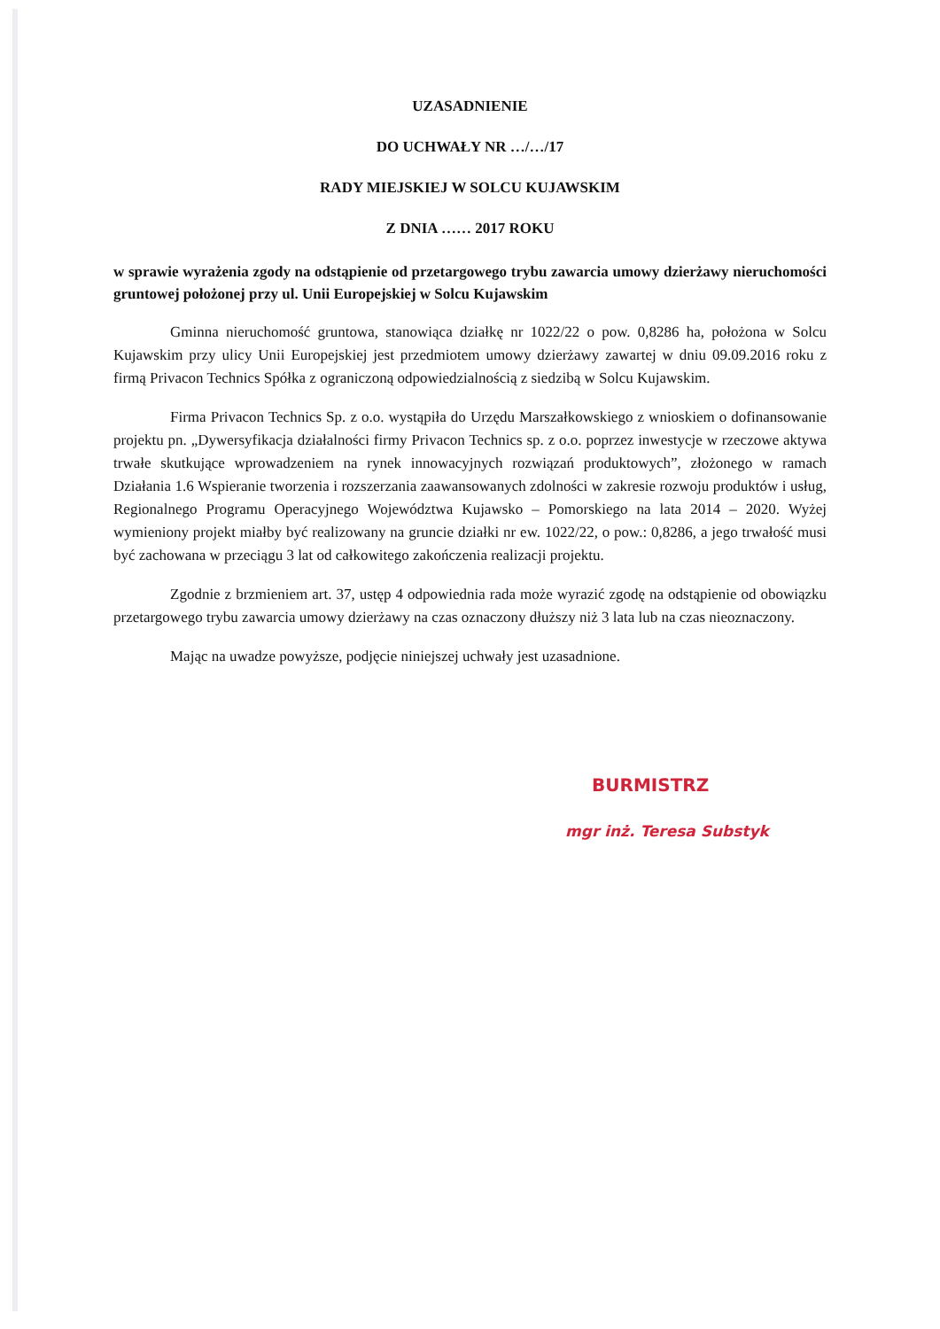UZASADNIENIE
DO UCHWAŁY NR …/…/17
RADY MIEJSKIEJ W SOLCU KUJAWSKIM
Z DNIA …… 2017 ROKU
w sprawie wyrażenia zgody na odstąpienie od przetargowego trybu zawarcia umowy dzierżawy nieruchomości gruntowej położonej przy ul. Unii Europejskiej w Solcu Kujawskim
Gminna nieruchomość gruntowa, stanowiąca działkę nr 1022/22 o pow. 0,8286 ha, położona w Solcu Kujawskim przy ulicy Unii Europejskiej jest przedmiotem umowy dzierżawy zawartej w dniu 09.09.2016 roku z firmą Privacon Technics Spółka z ograniczoną odpowiedzialnością z siedzibą w Solcu Kujawskim.
Firma Privacon Technics Sp. z o.o. wystąpiła do Urzędu Marszałkowskiego z wnioskiem o dofinansowanie projektu pn. „Dywersyfikacja działalności firmy Privacon Technics sp. z o.o. poprzez inwestycje w rzeczowe aktywa trwałe skutkujące wprowadzeniem na rynek innowacyjnych rozwiązań produktowych”, złożonego w ramach Działania 1.6 Wspieranie tworzenia i rozszerzania zaawansowanych zdolności w zakresie rozwoju produktów i usług, Regionalnego Programu Operacyjnego Województwa Kujawsko – Pomorskiego na lata 2014 – 2020. Wyżej wymieniony projekt miałby być realizowany na gruncie działki nr ew. 1022/22, o pow.: 0,8286, a jego trwałość musi być zachowana w przeciągu 3 lat od całkowitego zakończenia realizacji projektu.
Zgodnie z brzmieniem art. 37, ustęp 4 odpowiednia rada może wyrazić zgodę na odstąpienie od obowiązku przetargowego trybu zawarcia umowy dzierżawy na czas oznaczony dłuższy niż 3 lata lub na czas nieoznaczony.
Mając na uwadze powyższe, podjęcie niniejszej uchwały jest uzasadnione.
BURMISTRZ
mgr inż. Teresa Substyk